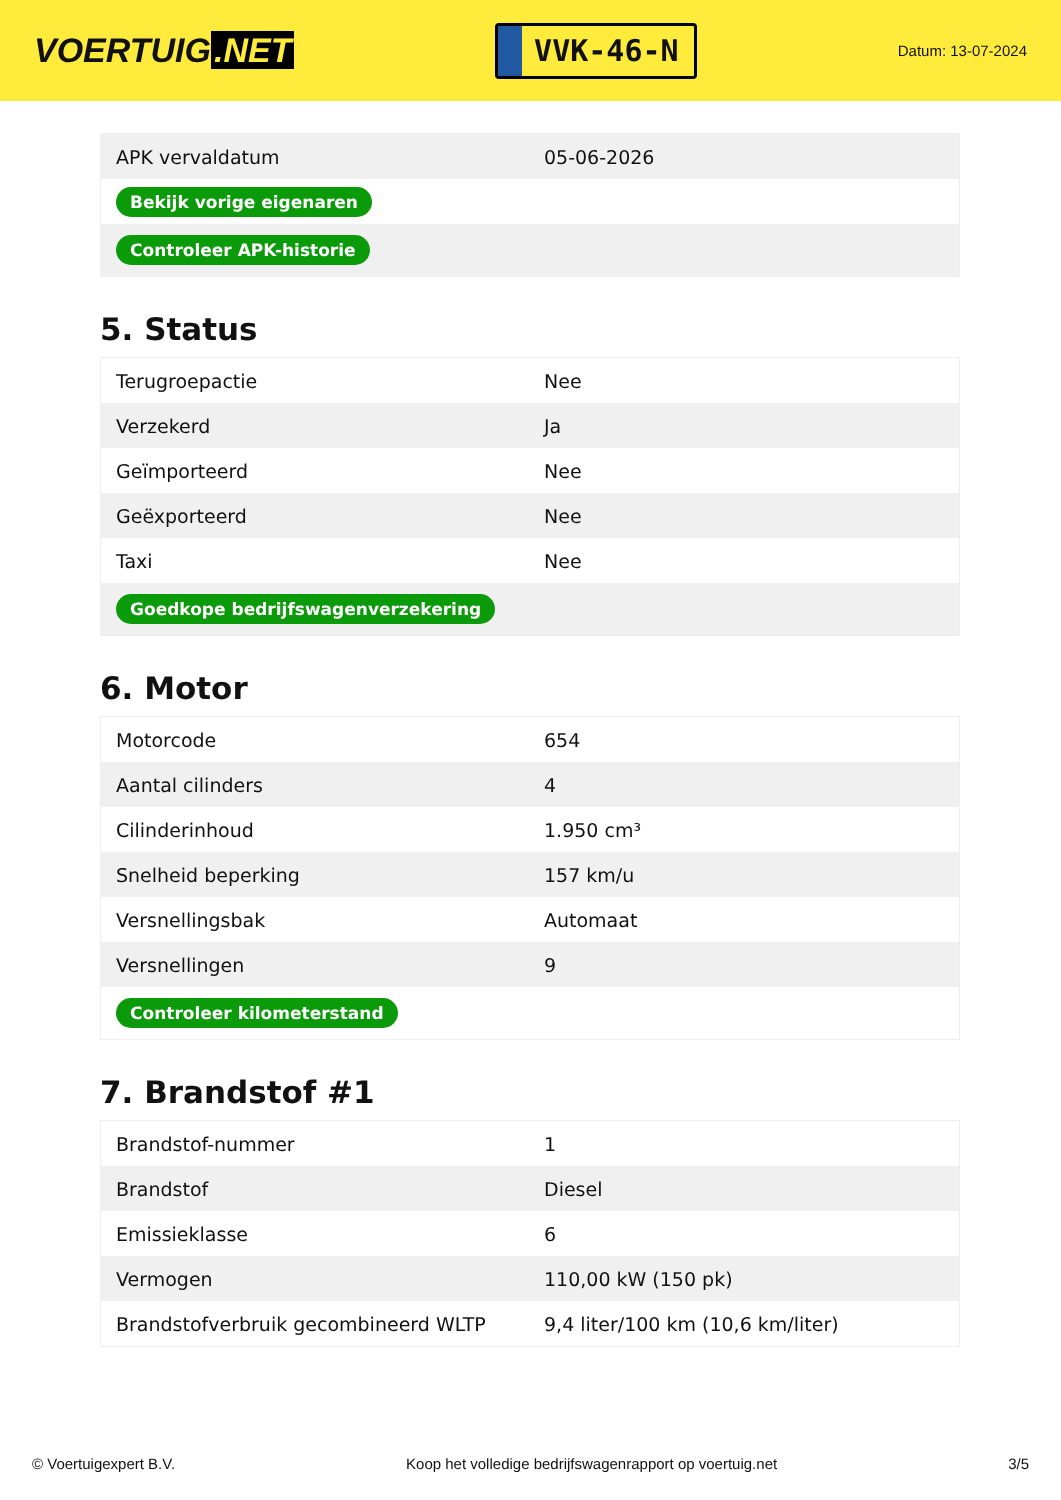VOERTUIG.NET
VVK-46-N
Datum: 13-07-2024
| APK vervaldatum | 05-06-2026 |
| Bekijk vorige eigenaren | |
| Controleer APK-historie | |
5. Status
| Terugroepactie | Nee |
| Verzekerd | Ja |
| Geïmporteerd | Nee |
| Geëxporteerd | Nee |
| Taxi | Nee |
| Goedkope bedrijfswagenverzekering | |
6. Motor
| Motorcode | 654 |
| Aantal cilinders | 4 |
| Cilinderinhoud | 1.950 cm³ |
| Snelheid beperking | 157 km/u |
| Versnellingsbak | Automaat |
| Versnellingen | 9 |
| Controleer kilometerstand | |
7. Brandstof #1
| Brandstof-nummer | 1 |
| Brandstof | Diesel |
| Emissieklasse | 6 |
| Vermogen | 110,00 kW (150 pk) |
| Brandstofverbruik gecombineerd WLTP | 9,4 liter/100 km (10,6 km/liter) |
© Voertuigexpert B.V. Koop het volledige bedrijfswagenrapport op voertuig.net 3/5